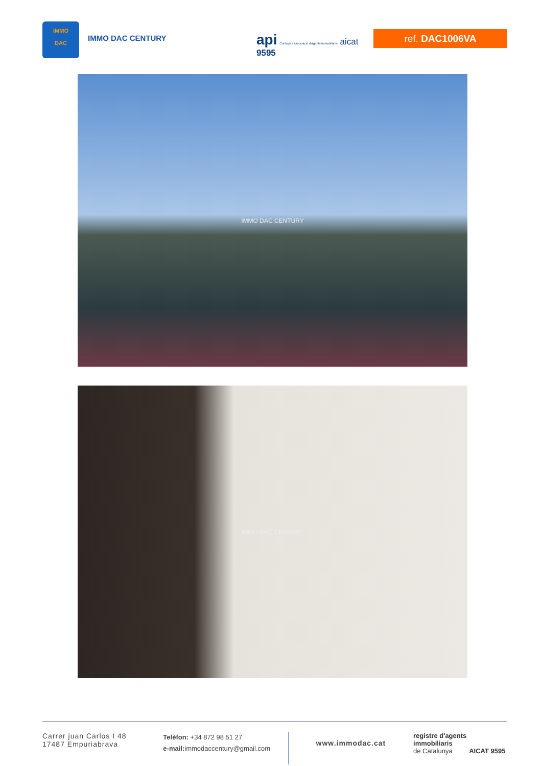IMMO
DAC
IMMO DAC CENTURY
api Col·legis i associació d'agents immobiliaris aicat 9595
ref. DAC1006VA
IMMO DAC CENTURY
IMMO DAC CENTURY
Carrer juan Carlos I 48
17487 Empuriabrava
Telèfon: +34 872 98 51 27
e-mail: immodaccentury@gmail.com
www.immodac.cat
registre d'agents immobiliaris
de Catalunya AICAT 9595